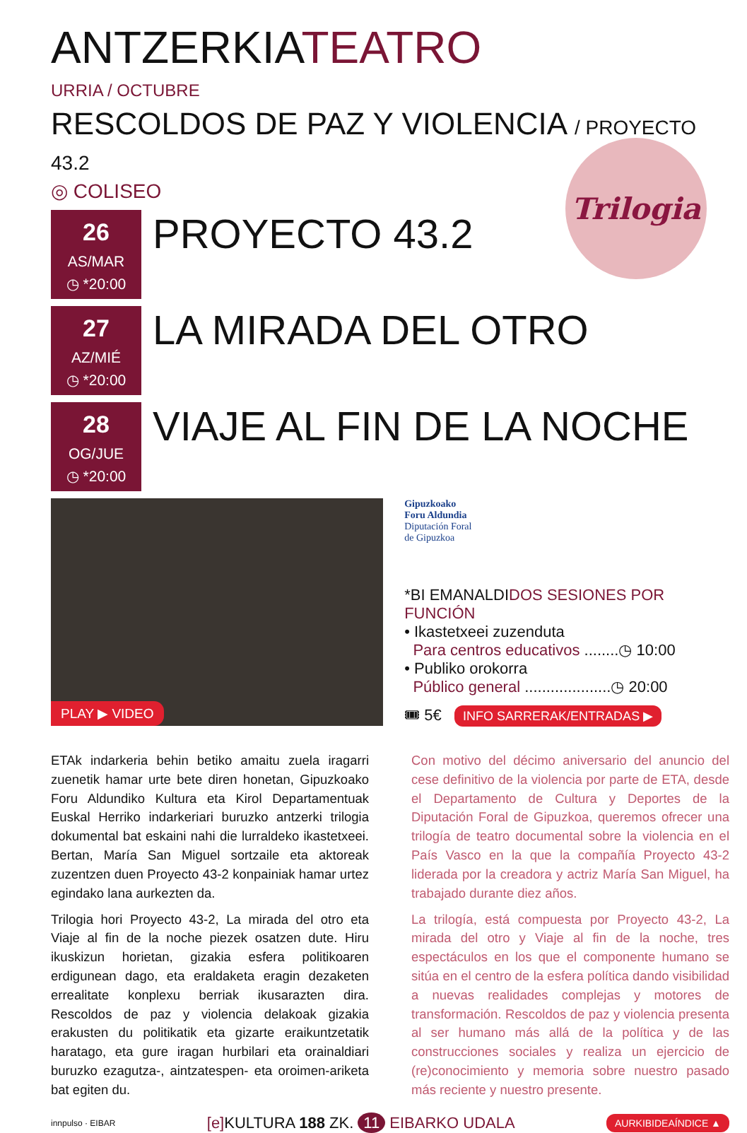ANTZERKIATEATRO
URRIA / OCTUBRE
RESCOLDOS DE PAZ Y VIOLENCIA / PROYECTO 43.2
◎ COLISEO
Trilogia
26
AS/MAR
◷ *20:00
PROYECTO 43.2
27
AZ/MIÉ
◷ *20:00
LA MIRADA DEL OTRO
28
OG/JUE
◷ *20:00
VIAJE AL FIN DE LA NOCHE
PLAY ▶ VIDEO
Gipuzkoako
Foru Aldundia
Diputación Foral
de Gipuzkoa
*BI EMANALDIDOS SESIONES POR FUNCIÓN
• Ikastetxeei zuzenduta
Para centros educativos ........◷ 10:00
• Publiko orokorra
Público general ....................◷ 20:00
🎟 5€ INFO SARRERAK/ENTRADAS ▶
ETAk indarkeria behin betiko amaitu zuela iragarri zuenetik hamar urte bete diren honetan, Gipuzkoako Foru Aldundiko Kultura eta Kirol Departamentuak Euskal Herriko indarkeriari buruzko antzerki trilogia dokumental bat eskaini nahi die lurraldeko ikastetxeei. Bertan, María San Miguel sortzaile eta aktoreak zuzentzen duen Proyecto 43-2 konpainiak hamar urtez egindako lana aurkezten da.
Trilogia hori Proyecto 43-2, La mirada del otro eta Viaje al fin de la noche piezek osatzen dute. Hiru ikuskizun horietan, gizakia esfera politikoaren erdigunean dago, eta eraldaketa eragin dezaketen errealitate konplexu berriak ikusarazten dira. Rescoldos de paz y violencia delakoak gizakia erakusten du politikatik eta gizarte eraikuntzetatik haratago, eta gure iragan hurbilari eta orainaldiari buruzko ezagutza-, aintzatespen- eta oroimen-ariketa bat egiten du.
Con motivo del décimo aniversario del anuncio del cese definitivo de la violencia por parte de ETA, desde el Departamento de Cultura y Deportes de la Diputación Foral de Gipuzkoa, queremos ofrecer una trilogía de teatro documental sobre la violencia en el País Vasco en la que la compañía Proyecto 43-2 liderada por la creadora y actriz María San Miguel, ha trabajado durante diez años.
La trilogía, está compuesta por Proyecto 43-2, La mirada del otro y Viaje al fin de la noche, tres espectáculos en los que el componente humano se sitúa en el centro de la esfera política dando visibilidad a nuevas realidades complejas y motores de transformación. Rescoldos de paz y violencia presenta al ser humano más allá de la política y de las construcciones sociales y realiza un ejercicio de (re)conocimiento y memoria sobre nuestro pasado más reciente y nuestro presente.
innpulso · EIBAR [e] KULTURA 188 ZK. 11 EIBARKO UDALA AURKIBIDEAÍNDICE ▲